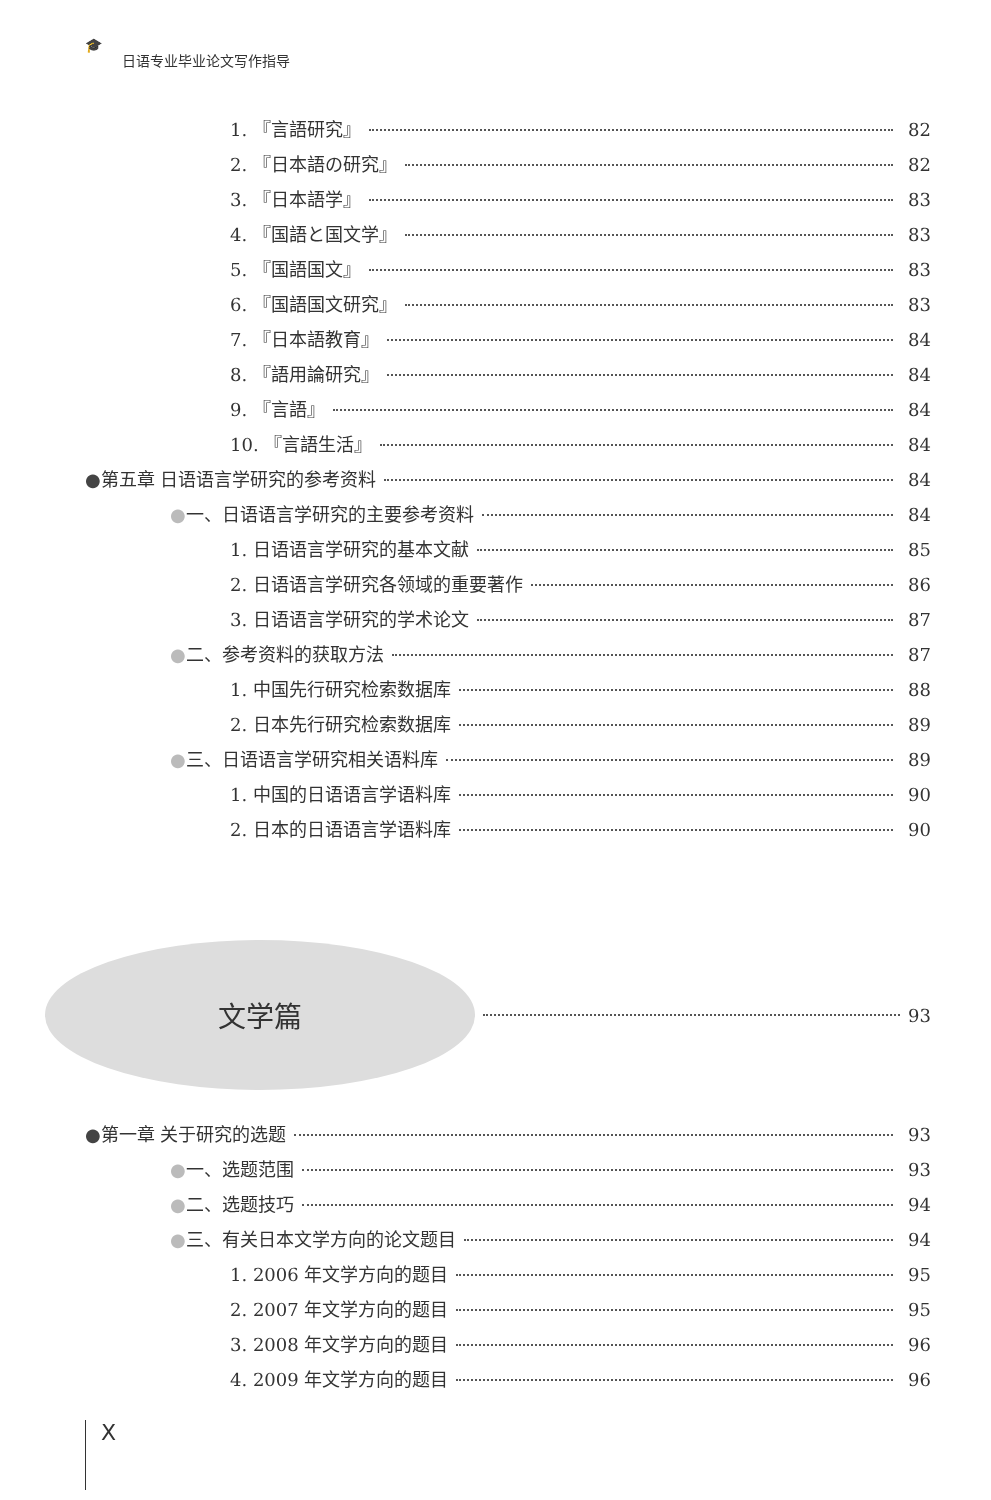🎓 日语专业毕业论文写作指导
1. 『言語研究』 82
2. 『日本語の研究』 82
3. 『日本語学』 83
4. 『国語と国文学』 83
5. 『国語国文』 83
6. 『国語国文研究』 83
7. 『日本語教育』 84
8. 『語用論研究』 84
9. 『言語』 84
10. 『言語生活』 84
●第五章 日语语言学研究的参考资料 84
●一、日语语言学研究的主要参考资料 84
1. 日语语言学研究的基本文献 85
2. 日语语言学研究各领域的重要著作 86
3. 日语语言学研究的学术论文 87
●二、参考资料的获取方法 87
1. 中国先行研究检索数据库 88
2. 日本先行研究检索数据库 89
●三、日语语言学研究相关语料库 89
1. 中国的日语语言学语料库 90
2. 日本的日语语言学语料库 90
文学篇
93
●第一章 关于研究的选题 93
●一、选题范围 93
●二、选题技巧 94
●三、有关日本文学方向的论文题目 94
1. 2006 年文学方向的题目 95
2. 2007 年文学方向的题目 95
3. 2008 年文学方向的题目 96
4. 2009 年文学方向的题目 96
X